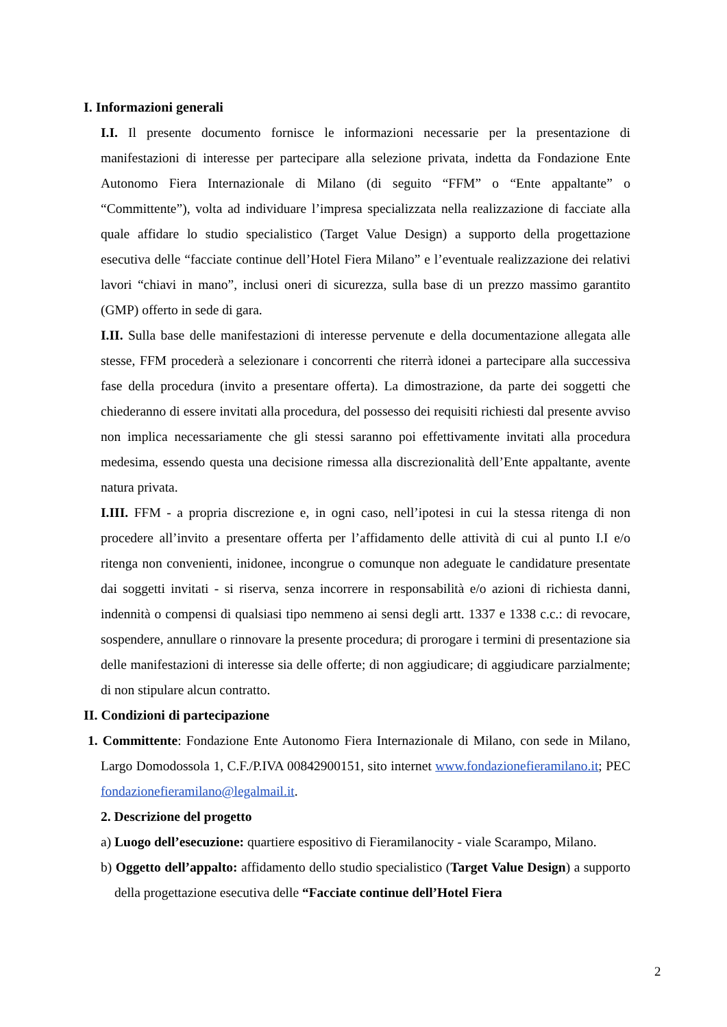I. Informazioni generali
I.I. Il presente documento fornisce le informazioni necessarie per la presentazione di manifestazioni di interesse per partecipare alla selezione privata, indetta da Fondazione Ente Autonomo Fiera Internazionale di Milano (di seguito “FFM” o “Ente appaltante” o “Committente”), volta ad individuare l’impresa specializzata nella realizzazione di facciate alla quale affidare lo studio specialistico (Target Value Design) a supporto della progettazione esecutiva delle “facciate continue dell’Hotel Fiera Milano” e l’eventuale realizzazione dei relativi lavori “chiavi in mano”, inclusi oneri di sicurezza, sulla base di un prezzo massimo garantito (GMP) offerto in sede di gara.
I.II. Sulla base delle manifestazioni di interesse pervenute e della documentazione allegata alle stesse, FFM procederà a selezionare i concorrenti che riterrà idonei a partecipare alla successiva fase della procedura (invito a presentare offerta). La dimostrazione, da parte dei soggetti che chiederanno di essere invitati alla procedura, del possesso dei requisiti richiesti dal presente avviso non implica necessariamente che gli stessi saranno poi effettivamente invitati alla procedura medesima, essendo questa una decisione rimessa alla discrezionalità dell’Ente appaltante, avente natura privata.
I.III. FFM - a propria discrezione e, in ogni caso, nell’ipotesi in cui la stessa ritenga di non procedere all’invito a presentare offerta per l’affidamento delle attività di cui al punto I.I e/o ritenga non convenienti, inidonee, incongrue o comunque non adeguate le candidature presentate dai soggetti invitati - si riserva, senza incorrere in responsabilità e/o azioni di richiesta danni, indennità o compensi di qualsiasi tipo nemmeno ai sensi degli artt. 1337 e 1338 c.c.: di revocare, sospendere, annullare o rinnovare la presente procedura; di prorogare i termini di presentazione sia delle manifestazioni di interesse sia delle offerte; di non aggiudicare; di aggiudicare parzialmente; di non stipulare alcun contratto.
II. Condizioni di partecipazione
1. Committente: Fondazione Ente Autonomo Fiera Internazionale di Milano, con sede in Milano, Largo Domodossola 1, C.F./P.IVA 00842900151, sito internet www.fondazionefieramilano.it; PEC fondazionefieramilano@legalmail.it.
2. Descrizione del progetto
a) Luogo dell’esecuzione: quartiere espositivo di Fieramilanocity - viale Scarampo, Milano.
b) Oggetto dell’appalto: affidamento dello studio specialistico (Target Value Design) a supporto della progettazione esecutiva delle “Facciate continue dell’Hotel Fiera
2